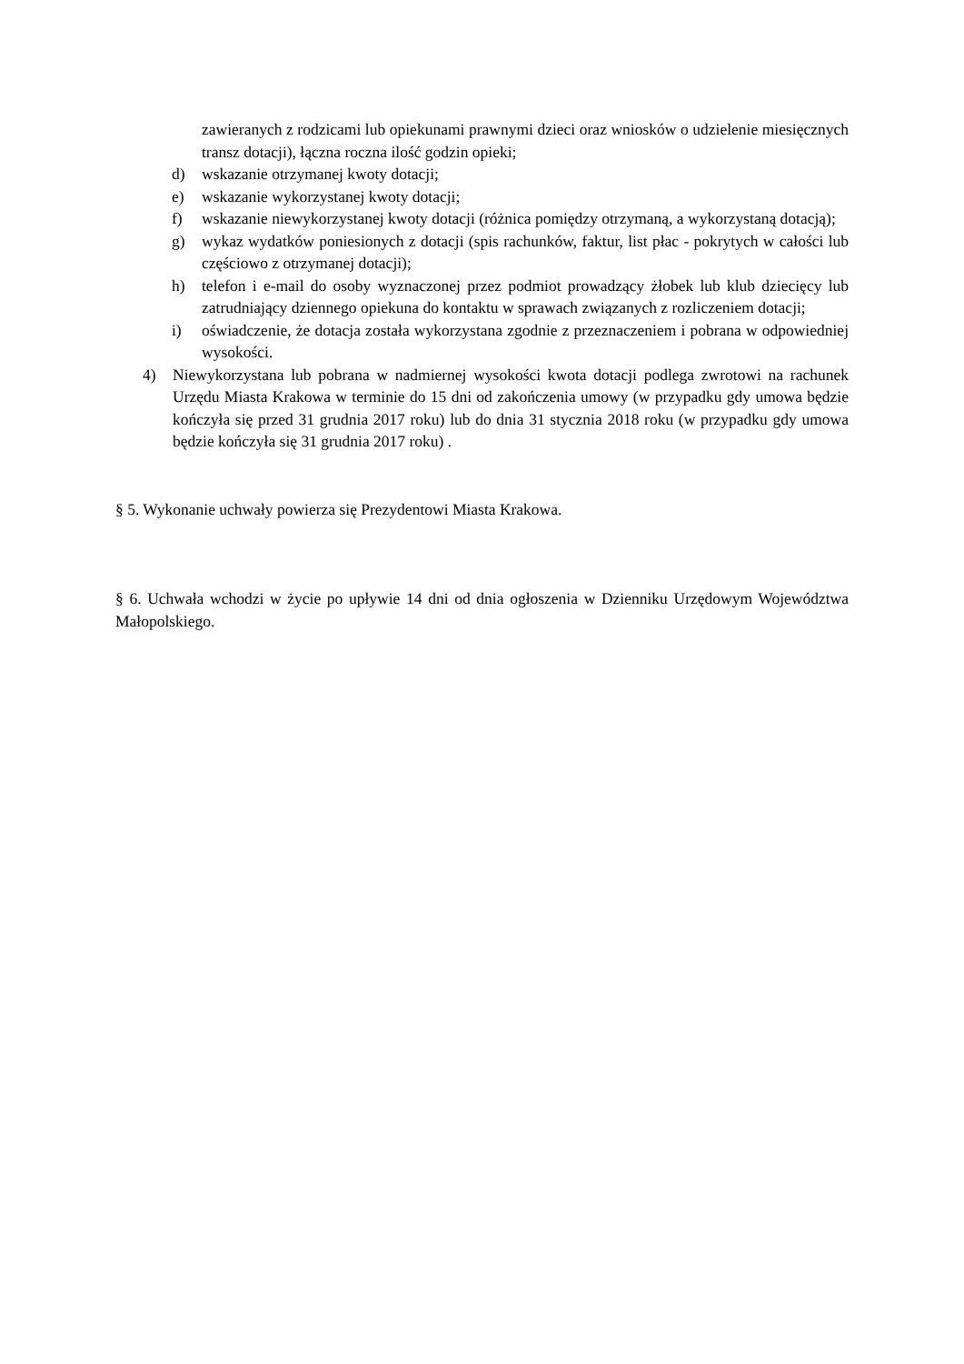zawieranych z rodzicami lub opiekunami prawnymi dzieci oraz wniosków o udzielenie miesięcznych transz dotacji), łączna roczna ilość godzin opieki;
d) wskazanie otrzymanej kwoty dotacji;
e) wskazanie wykorzystanej kwoty dotacji;
f) wskazanie niewykorzystanej kwoty dotacji (różnica pomiędzy otrzymaną, a wykorzystaną dotacją);
g) wykaz wydatków poniesionych z dotacji (spis rachunków, faktur, list płac - pokrytych w całości lub częściowo z otrzymanej dotacji);
h) telefon i e-mail do osoby wyznaczonej przez podmiot prowadzący żłobek lub klub dziecięcy lub zatrudniający dziennego opiekuna do kontaktu w sprawach związanych z rozliczeniem dotacji;
i) oświadczenie, że dotacja została wykorzystana zgodnie z przeznaczeniem i pobrana w odpowiedniej wysokości.
4) Niewykorzystana lub pobrana w nadmiernej wysokości kwota dotacji podlega zwrotowi na rachunek Urzędu Miasta Krakowa w terminie do 15 dni od zakończenia umowy (w przypadku gdy umowa będzie kończyła się przed 31 grudnia 2017 roku) lub do dnia 31 stycznia 2018 roku (w przypadku gdy umowa będzie kończyła się 31 grudnia 2017 roku) .
§ 5. Wykonanie uchwały powierza się Prezydentowi Miasta Krakowa.
§ 6. Uchwała wchodzi w życie po upływie 14 dni od dnia ogłoszenia w Dzienniku Urzędowym Województwa Małopolskiego.